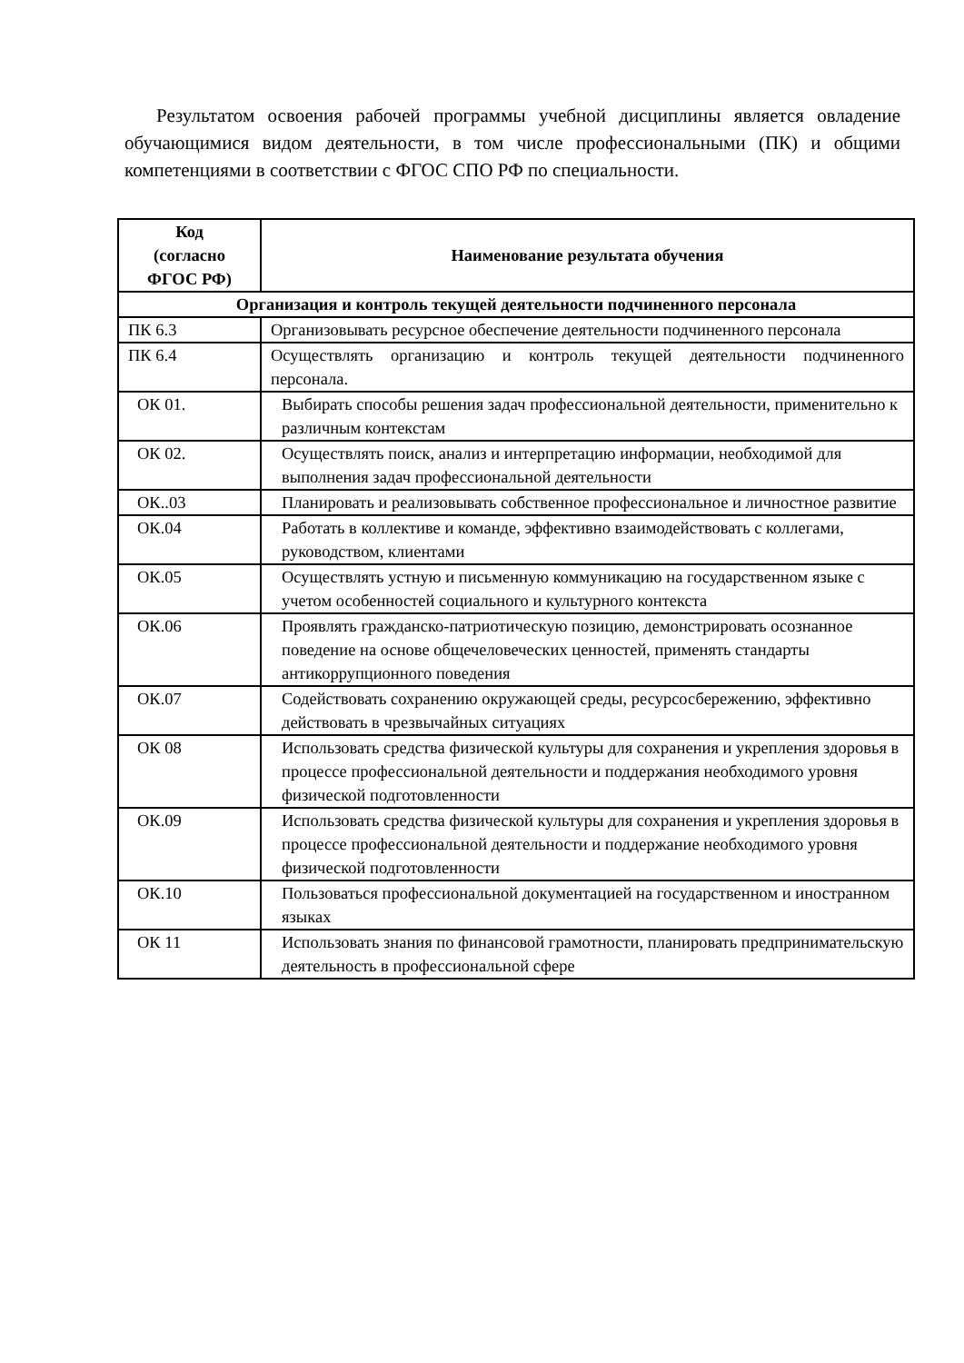Результатом освоения рабочей программы учебной дисциплины является овладение обучающимися видом деятельности, в том числе профессиональными (ПК) и общими компетенциями в соответствии с ФГОС СПО РФ по специальности.
| Код (согласно ФГОС РФ) | Наименование результата обучения |
| --- | --- |
| Организация и контроль текущей деятельности подчиненного персонала | |
| ПК 6.3 | Организовывать ресурсное обеспечение деятельности подчиненного персонала |
| ПК 6.4 | Осуществлять организацию и контроль текущей деятельности подчиненного персонала. |
| ОК 01. | Выбирать способы решения задач профессиональной деятельности, применительно к различным контекстам |
| ОК 02. | Осуществлять поиск, анализ и интерпретацию информации, необходимой для выполнения задач профессиональной деятельности |
| ОК..03 | Планировать и реализовывать собственное профессиональное и личностное развитие |
| ОК.04 | Работать в коллективе и команде, эффективно взаимодействовать с коллегами, руководством, клиентами |
| ОК.05 | Осуществлять устную и письменную коммуникацию на государственном языке с учетом особенностей социального и культурного контекста |
| ОК.06 | Проявлять гражданско-патриотическую позицию, демонстрировать осознанное поведение на основе общечеловеческих ценностей, применять стандарты антикоррупционного поведения |
| ОК.07 | Содействовать сохранению окружающей среды, ресурсосбережению, эффективно действовать в чрезвычайных ситуациях |
| ОК 08 | Использовать средства физической культуры для сохранения и укрепления здоровья в процессе профессиональной деятельности и поддержания необходимого уровня физической подготовленности |
| ОК.09 | Использовать средства физической культуры для сохранения и укрепления здоровья в процессе профессиональной деятельности и поддержание необходимого уровня физической подготовленности |
| ОК.10 | Пользоваться профессиональной документацией на государственном и иностранном языках |
| ОК 11 | Использовать знания по финансовой грамотности, планировать предпринимательскую деятельность в профессиональной сфере |